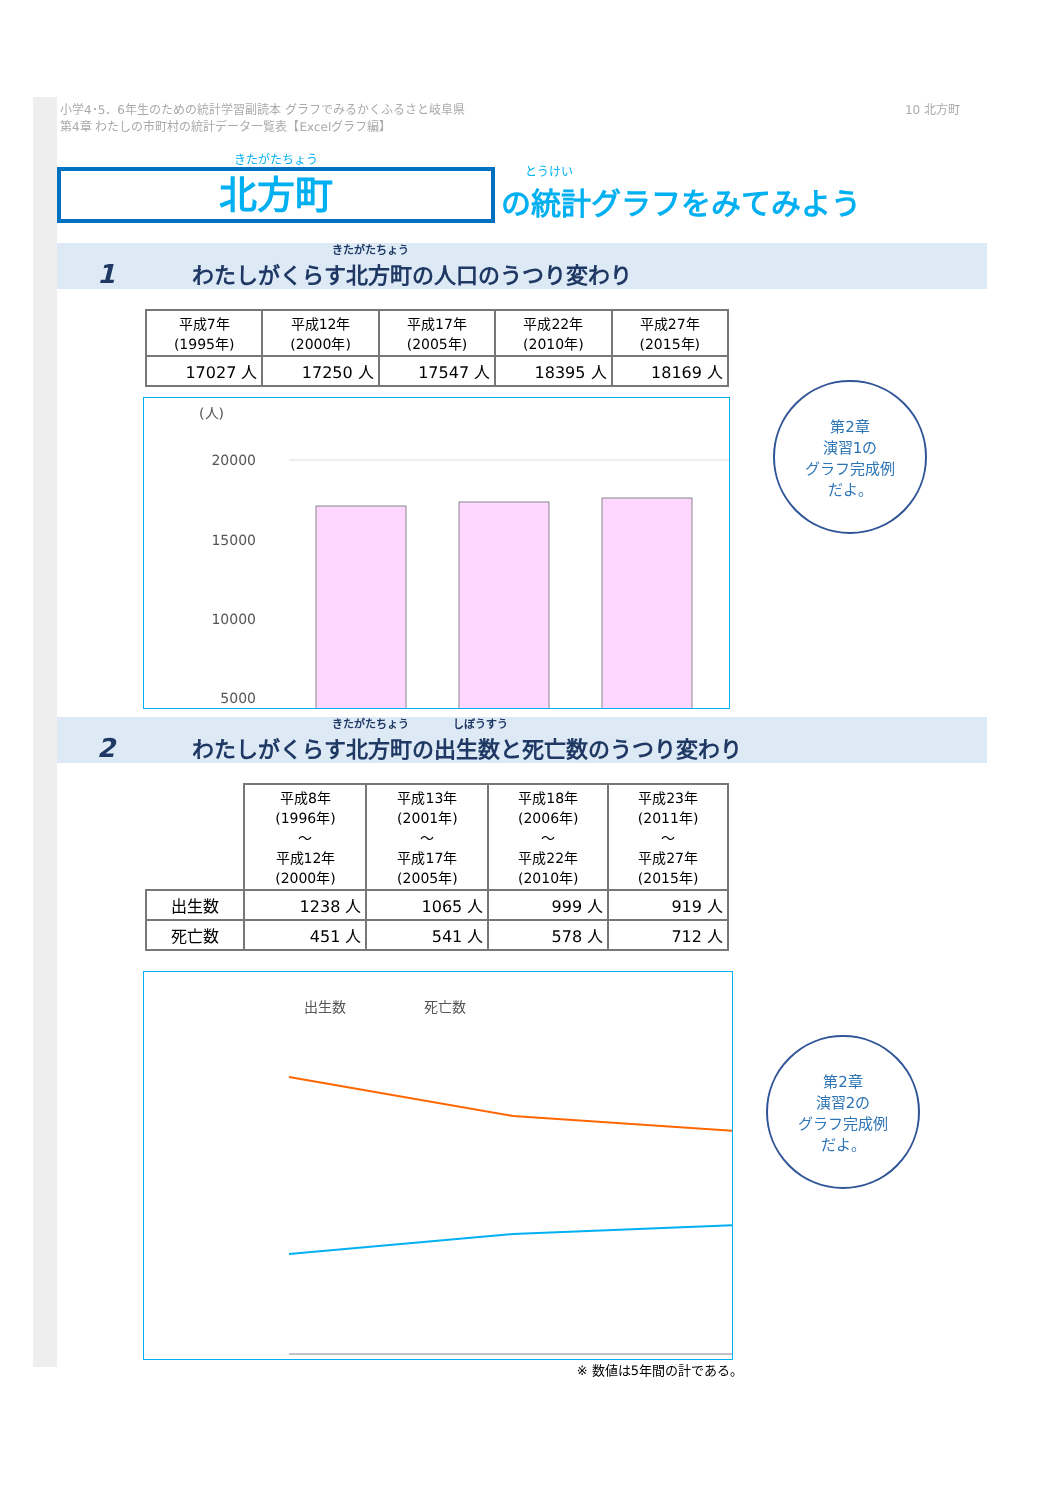小学4･5．6年生のための統計学習副読本 グラフでみるかくふるさと岐阜県
第4章 わたしの市町村の統計データ一覧表【Excelグラフ編】
10 北方町
きたがたちょう
北方町
とうけい
の統計グラフをみてみよう
1 きたがたちょう
わたしがくらす北方町の人口のうつり変わり
| 平成7年 (1995年) | 平成12年 (2000年) | 平成17年 (2005年) | 平成22年 (2010年) | 平成27年 (2015年) |
| --- | --- | --- | --- | --- |
| 17027 人 | 17250 人 | 17547 人 | 18395 人 | 18169 人 |
(人)
20000
15000
10000
5000
2 きたがたちょう　　　　しぼうすう
わたしがくらす北方町の出生数と死亡数のうつり変わり
| | 平成8年 (1996年) ～ 平成12年 (2000年) | 平成13年 (2001年) ～ 平成17年 (2005年) | 平成18年 (2006年) ～ 平成22年 (2010年) | 平成23年 (2011年) ～ 平成27年 (2015年) |
| --- | --- | --- | --- | --- |
| 出生数 | 1238 人 | 1065 人 | 999 人 | 919 人 |
| 死亡数 | 451 人 | 541 人 | 578 人 | 712 人 |
出生数
死亡数
※ 数値は5年間の計である。
第2章
演習1の
グラフ完成例
だよ。
第2章
演習2の
グラフ完成例
だよ。